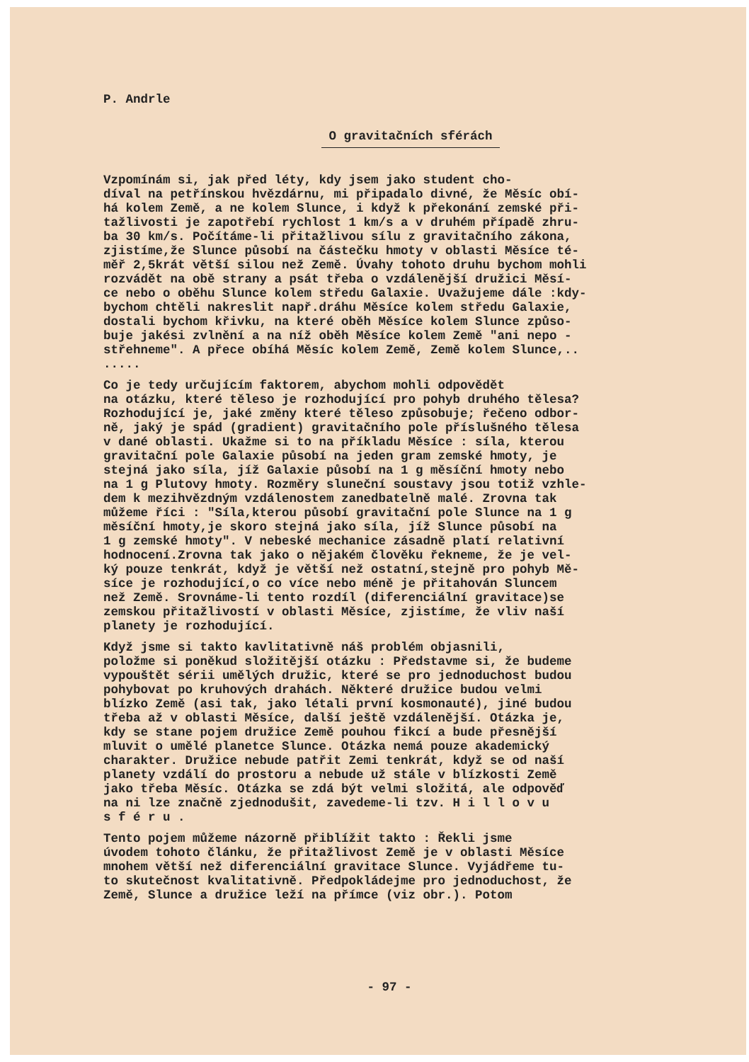P. Andrle
O gravitačních sférách
Vzpomínám si, jak před léty, kdy jsem jako student cho- díval na petřínskou hvězdárnu, mi připadalo divné, že Měsíc obí- há kolem Země, a ne kolem Slunce, i když k překonání zemské při- tažlivosti je zapotřebí rychlost 1 km/s a v druhém případě zhru- ba 30 km/s. Počítáme-li přitažlivou sílu z gravitačního zákona, zjistíme,že Slunce působí na částečku hmoty v oblasti Měsíce té- měř 2,5krát větší silou než Země. Úvahy tohoto druhu bychom mohli rozvádět na obě strany a psát třeba o vzdálenější družici Měsí- ce nebo o oběhu Slunce kolem středu Galaxie. Uvažujeme dále :kdy- bychom chtěli nakreslit např.dráhu Měsíce kolem středu Galaxie, dostali bychom křivku, na které oběh Měsíce kolem Slunce způso- buje jakési zvlnění a na níž oběh Měsíce kolem Země "ani nepo - střehneme". A přece obíhá Měsíc kolem Země, Země kolem Slunce,.. .....
Co je tedy určujícím faktorem, abychom mohli odpovědět na otázku, které těleso je rozhodující pro pohyb druhého tělesa? Rozhodující je, jaké změny které těleso způsobuje; řečeno odbor- ně, jaký je spád (gradient) gravitačního pole příslušného tělesa v dané oblasti. Ukažme si to na příkladu Měsíce : síla, kterou gravitační pole Galaxie působí na jeden gram zemské hmoty, je stejná jako síla, jíž Galaxie působí na 1 g měsíční hmoty nebo na 1 g Plutovy hmoty. Rozměry sluneční soustavy jsou totiž vzhle- dem k mezihvězdným vzdálenostem zanedbatelně malé. Zrovna tak můžeme říci : "Síla,kterou působí gravitační pole Slunce na 1 g měsíční hmoty,je skoro stejná jako síla, jíž Slunce působí na 1 g zemské hmoty". V nebeské mechanice zásadně platí relativní hodnocení.Zrovna tak jako o nějakém člověku řekneme, že je vel- ký pouze tenkrát, když je větší než ostatní,stejně pro pohyb Mě- síce je rozhodující,o co více nebo méně je přitahován Sluncem než Země. Srovnáme-li tento rozdíl (diferenciální gravitace)se zemskou přitažlivostí v oblasti Měsíce, zjistíme, že vliv naší planety je rozhodující.
Když jsme si takto kavlitativně náš problém objasnili, položme si poněkud složitější otázku : Představme si, že budeme vypouštět sérii umělých družic, které se pro jednoduchost budou pohybovat po kruhových drahách. Některé družice budou velmi blízko Země (asi tak, jako létali první kosmonauté), jiné budou třeba až v oblasti Měsíce, další ještě vzdálenější. Otázka je, kdy se stane pojem družice Země pouhou fikcí a bude přesnější mluvit o umělé planetce Slunce. Otázka nemá pouze akademický charakter. Družice nebude patřit Zemi tenkrát, když se od naší planety vzdálí do prostoru a nebude už stále v blízkosti Země jako třeba Měsíc. Otázka se zdá být velmi složitá, ale odpověď na ni lze značně zjednodušit, zavedeme-li tzv. H i l l o v u s f é r u .
Tento pojem můžeme názorně přiblížit takto : Řekli jsme úvodem tohoto článku, že přitažlivost Země je v oblasti Měsíce mnohem větší než diferenciální gravitace Slunce. Vyjádřeme tu- to skutečnost kvalitativně. Předpokládejme pro jednoduchost, že Země, Slunce a družice leží na přímce (viz obr.). Potom
- 97 -